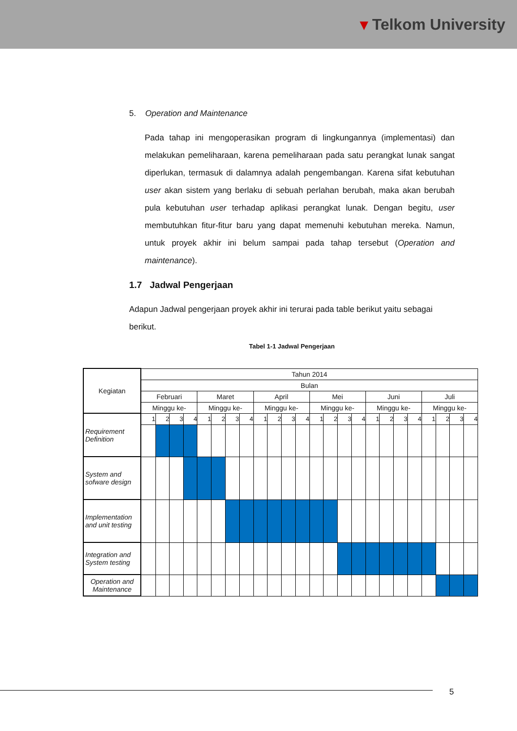▾ Telkom University
5. Operation and Maintenance
Pada tahap ini mengoperasikan program di lingkungannya (implementasi) dan melakukan pemeliharaan, karena pemeliharaan pada satu perangkat lunak sangat diperlukan, termasuk di dalamnya adalah pengembangan. Karena sifat kebutuhan user akan sistem yang berlaku di sebuah perlahan berubah, maka akan berubah pula kebutuhan user terhadap aplikasi perangkat lunak. Dengan begitu, user membutuhkan fitur-fitur baru yang dapat memenuhi kebutuhan mereka. Namun, untuk proyek akhir ini belum sampai pada tahap tersebut (Operation and maintenance).
1.7 Jadwal Pengerjaan
Adapun Jadwal pengerjaan proyek akhir ini terurai pada table berikut yaitu sebagai berikut.
Tabel 1-1 Jadwal Pengerjaan
| Kegiatan | Tahun 2014 | | | | | | | | | | | | | | | | | | | | | | | |
| | Bulan | | | | | | | | | | | | | | | | | | | | | | | |
| | Februari | | | | Maret | | | | April | | | | Mei | | | | Juni | | | | Juli | | | |
| | Minggu ke- | | | | Minggu ke- | | | | Minggu ke- | | | | Minggu ke- | | | | Minggu ke- | | | | Minggu ke- | | | |
| Requirement Definition | 1 | 2 | 3 | 4 | 1 | 2 | 3 | 4 | 1 | 2 | 3 | 4 | 1 | 2 | 3 | 4 | 1 | 2 | 3 | 4 | 1 | 2 | 3 | 4 |
| System and sofware design | | | | | | | | | | | | | | | | | | | | | | | | |
| Implementation and unit testing | | | | | | | | | | | | | | | | | | | | | | | | |
| Integration and System testing | | | | | | | | | | | | | | | | | | | | | | | | |
| Operation and Maintenance | | | | | | | | | | | | | | | | | | | | | | | | |
5